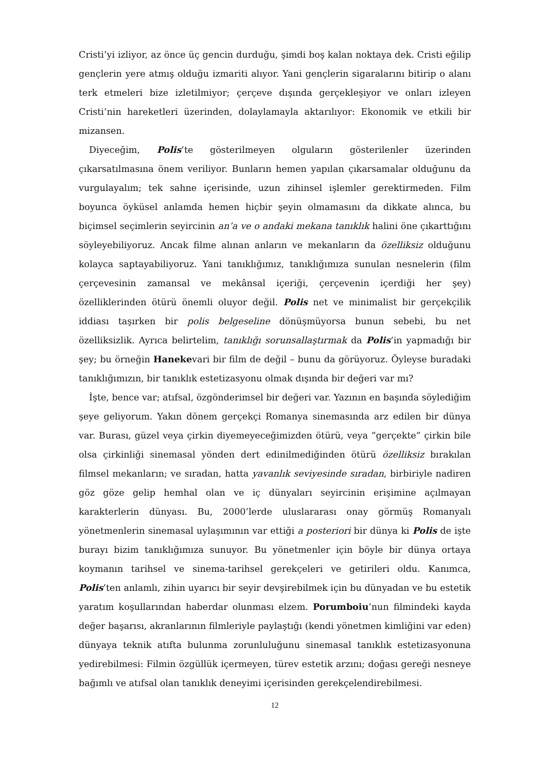Cristi’yi izliyor, az önce üç gencin durduğu, şimdi boş kalan noktaya dek. Cristi eğilip gençlerin yere atmış olduğu izmariti alıyor. Yani gençlerin sigaralarını bitirip o alanı terk etmeleri bize izletilmiyor; çerçeve dışında gerçekleşiyor ve onları izleyen Cristi’nin hareketleri üzerinden, dolaylamayla aktarılıyor: Ekonomik ve etkili bir mizansen.
Diyeceğim, Polis’te gösterilmeyen olguların gösterilenler üzerinden çıkarsatılmasına önem veriliyor. Bunların hemen yapılan çıkarsamalar olduğunu da vurgulayalım; tek sahne içerisinde, uzun zihinsel işlemler gerektirmeden. Film boyunca öyküsel anlamda hemen hiçbir şeyin olmamasını da dikkate alınca, bu biçimsel seçimlerin seyircinin an’a ve o andaki mekana tanıklık halini öne çıkarttığını söyleyebiliyoruz. Ancak filme alınan anların ve mekanların da özelliksiz olduğunu kolayca saptayabiliyoruz. Yani tanıklığımız, tanıklığımıza sunulan nesnelerin (film çerçevesinin zamansal ve mekânsal içeriği, çerçevenin içerdiği her şey) özelliklerinden ötürü önemli oluyor değil. Polis net ve minimalist bir gerçekçilik iddiası taşırken bir polis belgeseline dönüşmüyorsa bunun sebebi, bu net özelliksizlik. Ayrıca belirtelim, tanıklığı sorunsallaştırmak da Polis’in yapmadığı bir şey; bu örneğin Hanekevari bir film de değil – bunu da görüyoruz. Öyleyse buradaki tanıklığımızın, bir tanıklık estetizasyonu olmak dışında bir değeri var mı?
İşte, bence var; atıfsal, özgönderimsel bir değeri var. Yazının en başında söylediğim şeye geliyorum. Yakın dönem gerçekçi Romanya sinemasında arz edilen bir dünya var. Burası, güzel veya çirkin diyemeyeceğimizden ötürü, veya “gerçekte” çirkin bile olsa çirkinliği sinemasal yönden dert edinilmediğinden ötürü özelliksiz bırakılan filmsel mekanların; ve sıradan, hatta yavanlık seviyesinde sıradan, birbiriyle nadiren göz göze gelip hemhal olan ve iç dünyaları seyircinin erişimine açılmayan karakterlerin dünyası. Bu, 2000’lerde uluslararası onay görmüş Romanyalı yönetmenlerin sinemasal uylaşımının var ettiği a posteriori bir dünya ki Polis de işte burayı bizim tanıklığımıza sunuyor. Bu yönetmenler için böyle bir dünya ortaya koymanın tarihsel ve sinema-tarihsel gerekçeleri ve getirileri oldu. Kanımca, Polis’ten anlamlı, zihin uyarıcı bir seyir devşirebilmek için bu dünyadan ve bu estetik yaratım koşullarından haberdar olunması elzem. Porumboiu’nun filmindeki kayda değer başarısı, akranlarının filmleriyle paylaştığı (kendi yönetmen kimliğini var eden) dünyaya teknik atıfta bulunma zorunluluğunu sinemasal tanıklık estetizasyonuna yedirebilmesi: Filmin özgüllük içermeyen, türev estetik arzını; doğası gereği nesneye bağımlı ve atıfsal olan tanıklık deneyimi içerisinden gerekçelendirebilmesi.
12